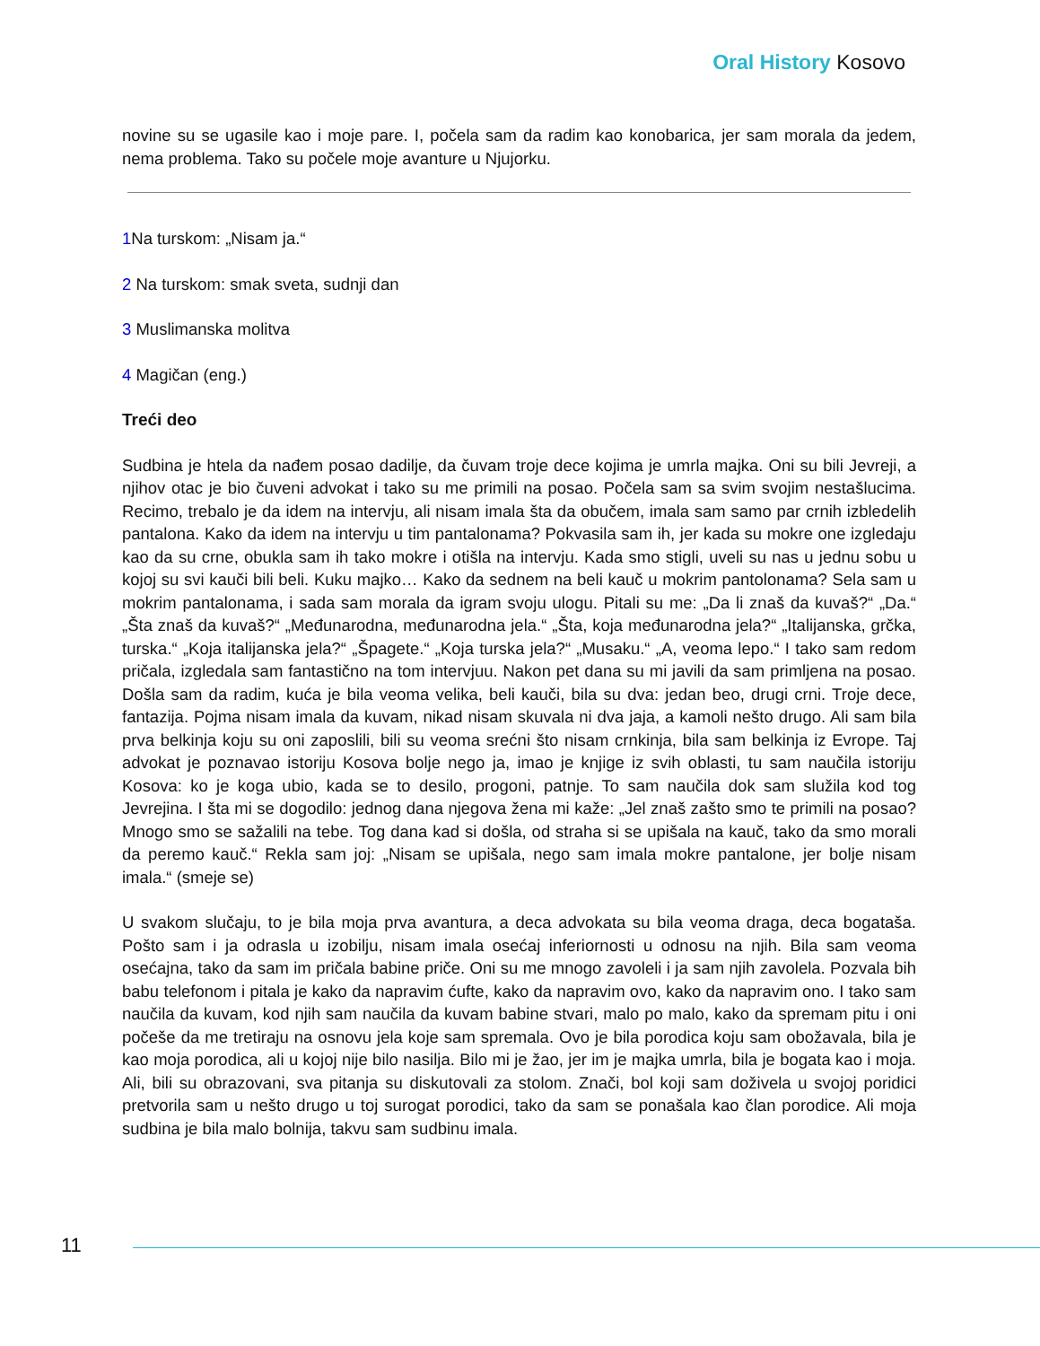Oral History Kosovo
novine su se ugasile kao i moje pare. I, počela sam da radim kao konobarica, jer sam morala da jedem, nema problema. Tako su počele moje avanture u Njujorku.
1 Na turskom: „Nisam ja.“
2 Na turskom: smak sveta, sudnji dan
3 Muslimanska molitva
4 Magičan (eng.)
Treći deo
Sudbina je htela da nađem posao dadilje, da čuvam troje dece kojima je umrla majka. Oni su bili Jevreji, a njihov otac je bio čuveni advokat i tako su me primili na posao. Počela sam sa svim svojim nestašlucima. Recimo, trebalo je da idem na intervju, ali nisam imala šta da obučem, imala sam samo par crnih izbledelih pantalona. Kako da idem na intervju u tim pantalonama? Pokvasila sam ih, jer kada su mokre one izgledaju kao da su crne, obukla sam ih tako mokre i otišla na intervju. Kada smo stigli, uveli su nas u jednu sobu u kojoj su svi kauči bili beli. Kuku majko… Kako da sednem na beli kauč u mokrim pantolonama? Sela sam u mokrim pantalonama, i sada sam morala da igram svoju ulogu. Pitali su me: „Da li znaš da kuvaš?“ „Da.“ „Šta znaš da kuvaš?“ „Međunarodna, međunarodna jela.“ „Šta, koja međunarodna jela?“ „Italijanska, grčka, turska.“ „Koja italijanska jela?“ „Špagete.“ „Koja turska jela?“ „Musaku.“ „A, veoma lepo.“ I tako sam redom pričala, izgledala sam fantastično na tom intervjuu. Nakon pet dana su mi javili da sam primljena na posao. Došla sam da radim, kuća je bila veoma velika, beli kauči, bila su dva: jedan beo, drugi crni. Troje dece, fantazija. Pojma nisam imala da kuvam, nikad nisam skuvala ni dva jaja, a kamoli nešto drugo. Ali sam bila prva belkinja koju su oni zaposlili, bili su veoma srećni što nisam crnkinja, bila sam belkinja iz Evrope. Taj advokat je poznavao istoriju Kosova bolje nego ja, imao je knjige iz svih oblasti, tu sam naučila istoriju Kosova: ko je koga ubio, kada se to desilo, progoni, patnje. To sam naučila dok sam služila kod tog Jevrejina. I šta mi se dogodilo: jednog dana njegova žena mi kaže: „Jel znaš zašto smo te primili na posao? Mnogo smo se sažalili na tebe. Tog dana kad si došla, od straha si se upišala na kauč, tako da smo morali da peremo kauč.“ Rekla sam joj: „Nisam se upišala, nego sam imala mokre pantalone, jer bolje nisam imala.“ (smeje se)
U svakom slučaju, to je bila moja prva avantura, a deca advokata su bila veoma draga, deca bogataša. Pošto sam i ja odrasla u izobilju, nisam imala osećaj inferiornosti u odnosu na njih. Bila sam veoma osećajna, tako da sam im pričala babine priče. Oni su me mnogo zavoleli i ja sam njih zavolela. Pozvala bih babu telefonom i pitala je kako da napravim ćufte, kako da napravim ovo, kako da napravim ono. I tako sam naučila da kuvam, kod njih sam naučila da kuvam babine stvari, malo po malo, kako da spremam pitu i oni počeše da me tretiraju na osnovu jela koje sam spremala. Ovo je bila porodica koju sam obožavala, bila je kao moja porodica, ali u kojoj nije bilo nasilja. Bilo mi je žao, jer im je majka umrla, bila je bogata kao i moja. Ali, bili su obrazovani, sva pitanja su diskutovali za stolom. Znači, bol koji sam doživela u svojoj poridici pretvorila sam u nešto drugo u toj surogat porodici, tako da sam se ponašala kao član porodice. Ali moja sudbina je bila malo bolnija, takvu sam sudbinu imala.
11